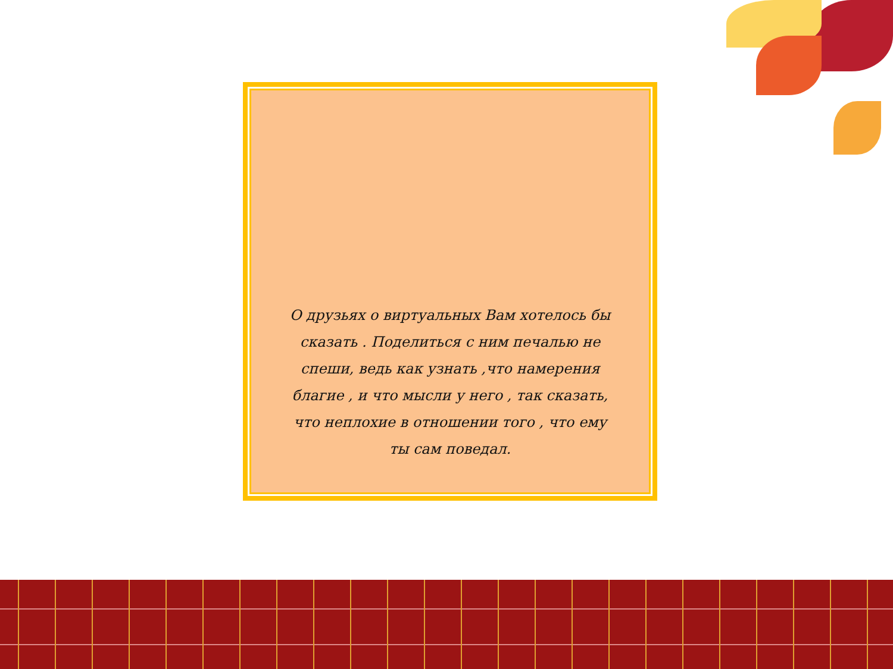О друзьях о виртуальных Вам хотелось бы сказать . Поделиться с ним печалью не спеши, ведь как узнать ,что намерения благие , и что мысли у него , так сказать, что неплохие в отношении того , что ему ты сам поведал.